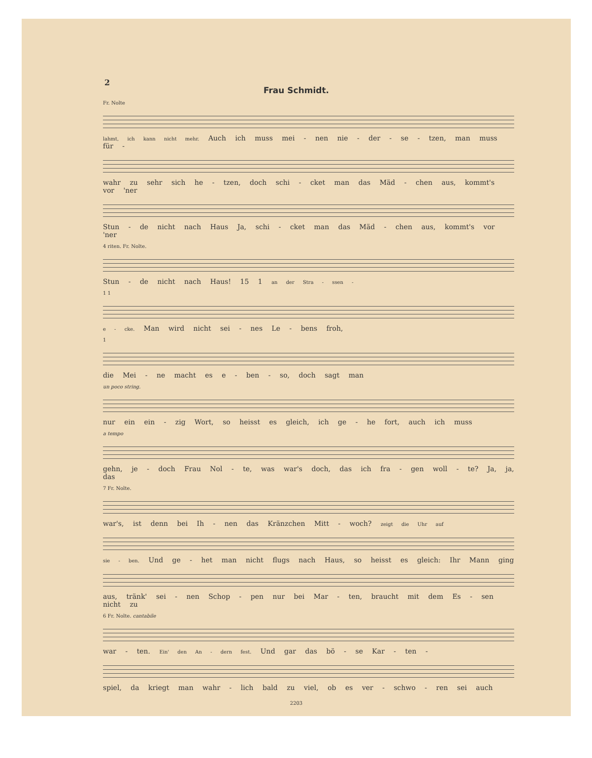2
Frau Schmidt.
Fr. Nolte
lahmt, ich kann nicht mehr. Auch ich muss mei - nen nie - der - se - tzen, man muss für -
wahr zu sehr sich he - tzen, doch schi - cket man das Mäd - chen aus, kommt's vor 'ner
Stun - de nicht nach Haus Ja, schi - cket man das Mäd - chen aus, kommt's vor 'ner
4 riten. Fr. Nolte.
Stun - de nicht nach Haus! 15 1 an der Stra - ssen -
1 1
e - cke. Man wird nicht sei - nes Le - bens froh,
1
die Mei - ne macht es e - ben - so, doch sagt man
un poco string.
nur ein ein - zig Wort, so heisst es gleich, ich ge - he fort, auch ich muss
a tempo
gehn, je - doch Frau Nol - te, was war's doch, das ich fra - gen woll - te? Ja, ja, das
7 Fr. Nolte.
war's, ist denn bei Ih - nen das Kränzchen Mitt - woch? zeigt die Uhr auf
sie - ben. Und ge - het man nicht flugs nach Haus, so heisst es gleich: Ihr Mann ging
aus, tränk' sei - nen Schop - pen nur bei Mar - ten, braucht mit dem Es - sen nicht zu
6 Fr. Nolte. cantabile
war - ten. Ein' den An - dern fest. Und gar das bö - se Kar - ten -
spiel, da kriegt man wahr - lich bald zu viel, ob es ver - schwo - ren sei auch
2203